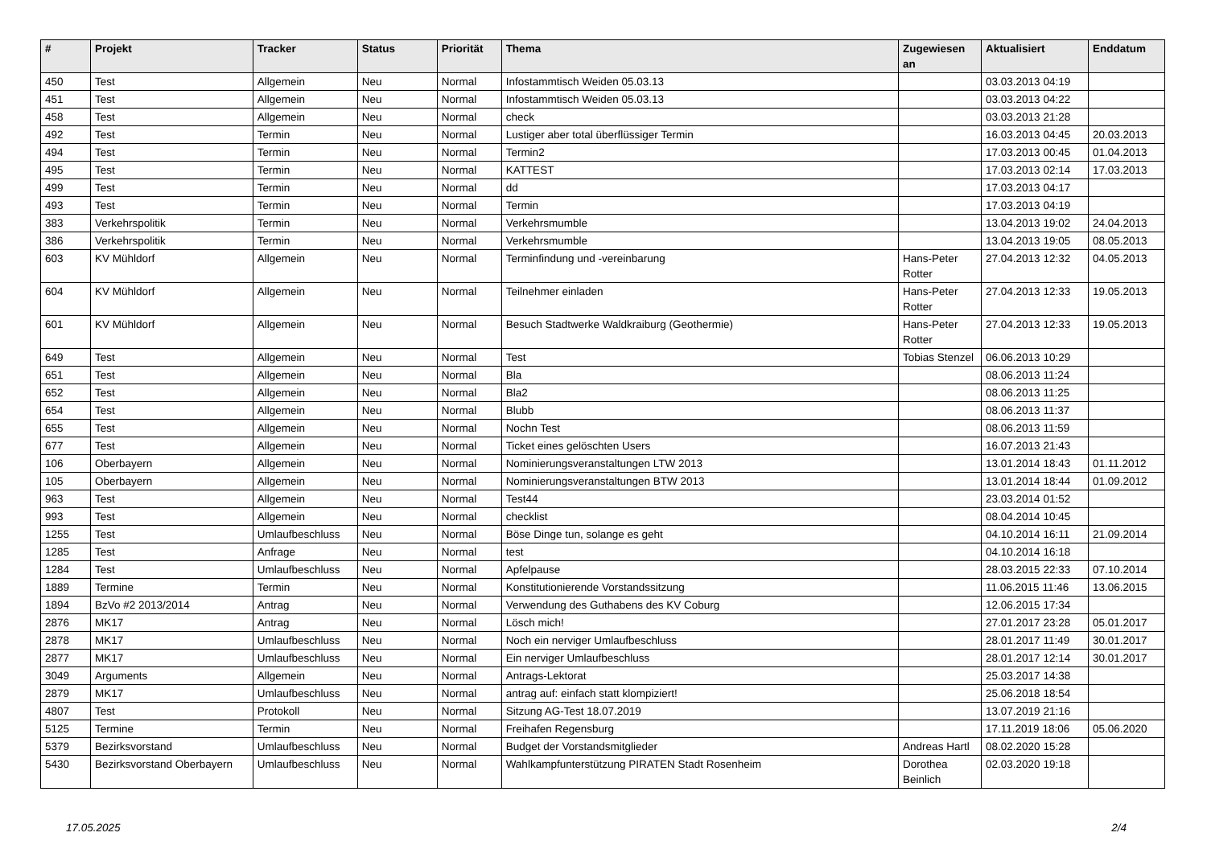| # | Projekt | Tracker | Status | Priorität | Thema | Zugewiesen an | Aktualisiert | Enddatum |
| --- | --- | --- | --- | --- | --- | --- | --- | --- |
| 450 | Test | Allgemein | Neu | Normal | Infostammtisch Weiden 05.03.13 | | 03.03.2013 04:19 | |
| 451 | Test | Allgemein | Neu | Normal | Infostammtisch Weiden 05.03.13 | | 03.03.2013 04:22 | |
| 458 | Test | Allgemein | Neu | Normal | check | | 03.03.2013 21:28 | |
| 492 | Test | Termin | Neu | Normal | Lustiger aber total überflüssiger Termin | | 16.03.2013 04:45 | 20.03.2013 |
| 494 | Test | Termin | Neu | Normal | Termin2 | | 17.03.2013 00:45 | 01.04.2013 |
| 495 | Test | Termin | Neu | Normal | KATTEST | | 17.03.2013 02:14 | 17.03.2013 |
| 499 | Test | Termin | Neu | Normal | dd | | 17.03.2013 04:17 | |
| 493 | Test | Termin | Neu | Normal | Termin | | 17.03.2013 04:19 | |
| 383 | Verkehrspolitik | Termin | Neu | Normal | Verkehrsmumble | | 13.04.2013 19:02 | 24.04.2013 |
| 386 | Verkehrspolitik | Termin | Neu | Normal | Verkehrsmumble | | 13.04.2013 19:05 | 08.05.2013 |
| 603 | KV Mühldorf | Allgemein | Neu | Normal | Terminfindung und -vereinbarung | Hans-Peter Rotter | 27.04.2013 12:32 | 04.05.2013 |
| 604 | KV Mühldorf | Allgemein | Neu | Normal | Teilnehmer einladen | Hans-Peter Rotter | 27.04.2013 12:33 | 19.05.2013 |
| 601 | KV Mühldorf | Allgemein | Neu | Normal | Besuch Stadtwerke Waldkraiburg (Geothermie) | Hans-Peter Rotter | 27.04.2013 12:33 | 19.05.2013 |
| 649 | Test | Allgemein | Neu | Normal | Test | Tobias Stenzel | 06.06.2013 10:29 | |
| 651 | Test | Allgemein | Neu | Normal | Bla | | 08.06.2013 11:24 | |
| 652 | Test | Allgemein | Neu | Normal | Bla2 | | 08.06.2013 11:25 | |
| 654 | Test | Allgemein | Neu | Normal | Blubb | | 08.06.2013 11:37 | |
| 655 | Test | Allgemein | Neu | Normal | Nochn Test | | 08.06.2013 11:59 | |
| 677 | Test | Allgemein | Neu | Normal | Ticket eines gelöschten Users | | 16.07.2013 21:43 | |
| 106 | Oberbayern | Allgemein | Neu | Normal | Nominierungsveranstaltungen LTW 2013 | | 13.01.2014 18:43 | 01.11.2012 |
| 105 | Oberbayern | Allgemein | Neu | Normal | Nominierungsveranstaltungen BTW 2013 | | 13.01.2014 18:44 | 01.09.2012 |
| 963 | Test | Allgemein | Neu | Normal | Test44 | | 23.03.2014 01:52 | |
| 993 | Test | Allgemein | Neu | Normal | checklist | | 08.04.2014 10:45 | |
| 1255 | Test | Umlaufbeschluss | Neu | Normal | Böse Dinge tun, solange es geht | | 04.10.2014 16:11 | 21.09.2014 |
| 1285 | Test | Anfrage | Neu | Normal | test | | 04.10.2014 16:18 | |
| 1284 | Test | Umlaufbeschluss | Neu | Normal | Apfelpause | | 28.03.2015 22:33 | 07.10.2014 |
| 1889 | Termine | Termin | Neu | Normal | Konstitutionierende Vorstandssitzung | | 11.06.2015 11:46 | 13.06.2015 |
| 1894 | BzVo #2 2013/2014 | Antrag | Neu | Normal | Verwendung des Guthabens des KV Coburg | | 12.06.2015 17:34 | |
| 2876 | MK17 | Antrag | Neu | Normal | Lösch mich! | | 27.01.2017 23:28 | 05.01.2017 |
| 2878 | MK17 | Umlaufbeschluss | Neu | Normal | Noch ein nerviger Umlaufbeschluss | | 28.01.2017 11:49 | 30.01.2017 |
| 2877 | MK17 | Umlaufbeschluss | Neu | Normal | Ein nerviger Umlaufbeschluss | | 28.01.2017 12:14 | 30.01.2017 |
| 3049 | Arguments | Allgemein | Neu | Normal | Antrags-Lektorat | | 25.03.2017 14:38 | |
| 2879 | MK17 | Umlaufbeschluss | Neu | Normal | antrag auf: einfach statt klompiziert! | | 25.06.2018 18:54 | |
| 4807 | Test | Protokoll | Neu | Normal | Sitzung AG-Test 18.07.2019 | | 13.07.2019 21:16 | |
| 5125 | Termine | Termin | Neu | Normal | Freihafen Regensburg | | 17.11.2019 18:06 | 05.06.2020 |
| 5379 | Bezirksvorstand | Umlaufbeschluss | Neu | Normal | Budget der Vorstandsmitglieder | Andreas Hartl | 08.02.2020 15:28 | |
| 5430 | Bezirksvorstand Oberbayern | Umlaufbeschluss | Neu | Normal | Wahlkampfunterstützung PIRATEN Stadt Rosenheim | Dorothea Beinlich | 02.03.2020 19:18 | |
17.05.2025 2/4